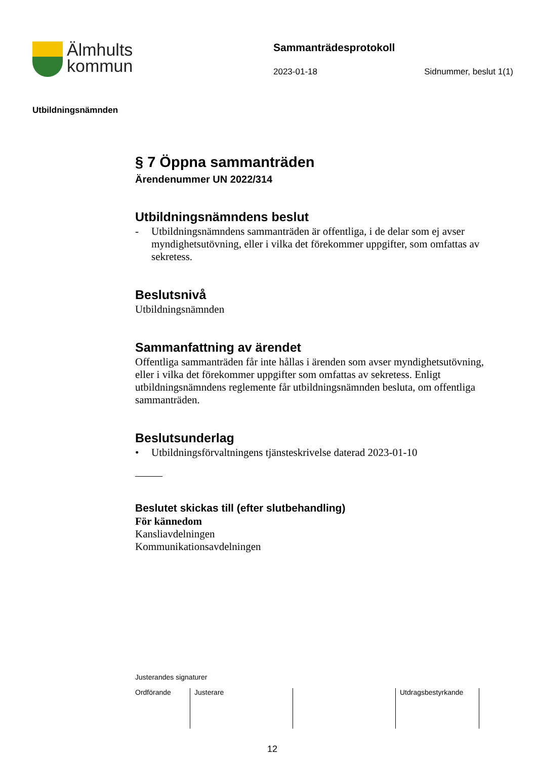Älmhults
kommun
Sammanträdesprotokoll
2023-01-18 Sidnummer, beslut 1(1)
Utbildningsnämnden
§ 7 Öppna sammanträden
Ärendenummer UN 2022/314
Utbildningsnämndens beslut
- Utbildningsnämndens sammanträden är offentliga, i de delar som ej avser myndighetsutövning, eller i vilka det förekommer uppgifter, som omfattas av sekretess.
Beslutsnivå
Utbildningsnämnden
Sammanfattning av ärendet
Offentliga sammanträden får inte hållas i ärenden som avser myndighetsutövning, eller i vilka det förekommer uppgifter som omfattas av sekretess. Enligt utbildningsnämndens reglemente får utbildningsnämnden besluta, om offentliga sammanträden.
Beslutsunderlag
• Utbildningsförvaltningens tjänsteskrivelse daterad 2023-01-10
Beslutet skickas till (efter slutbehandling)
För kännedom
Kansliavdelningen
Kommunikationsavdelningen
Justerandes signaturer
| Ordförande | Justerare | | Utdragsbestyrkande |
12